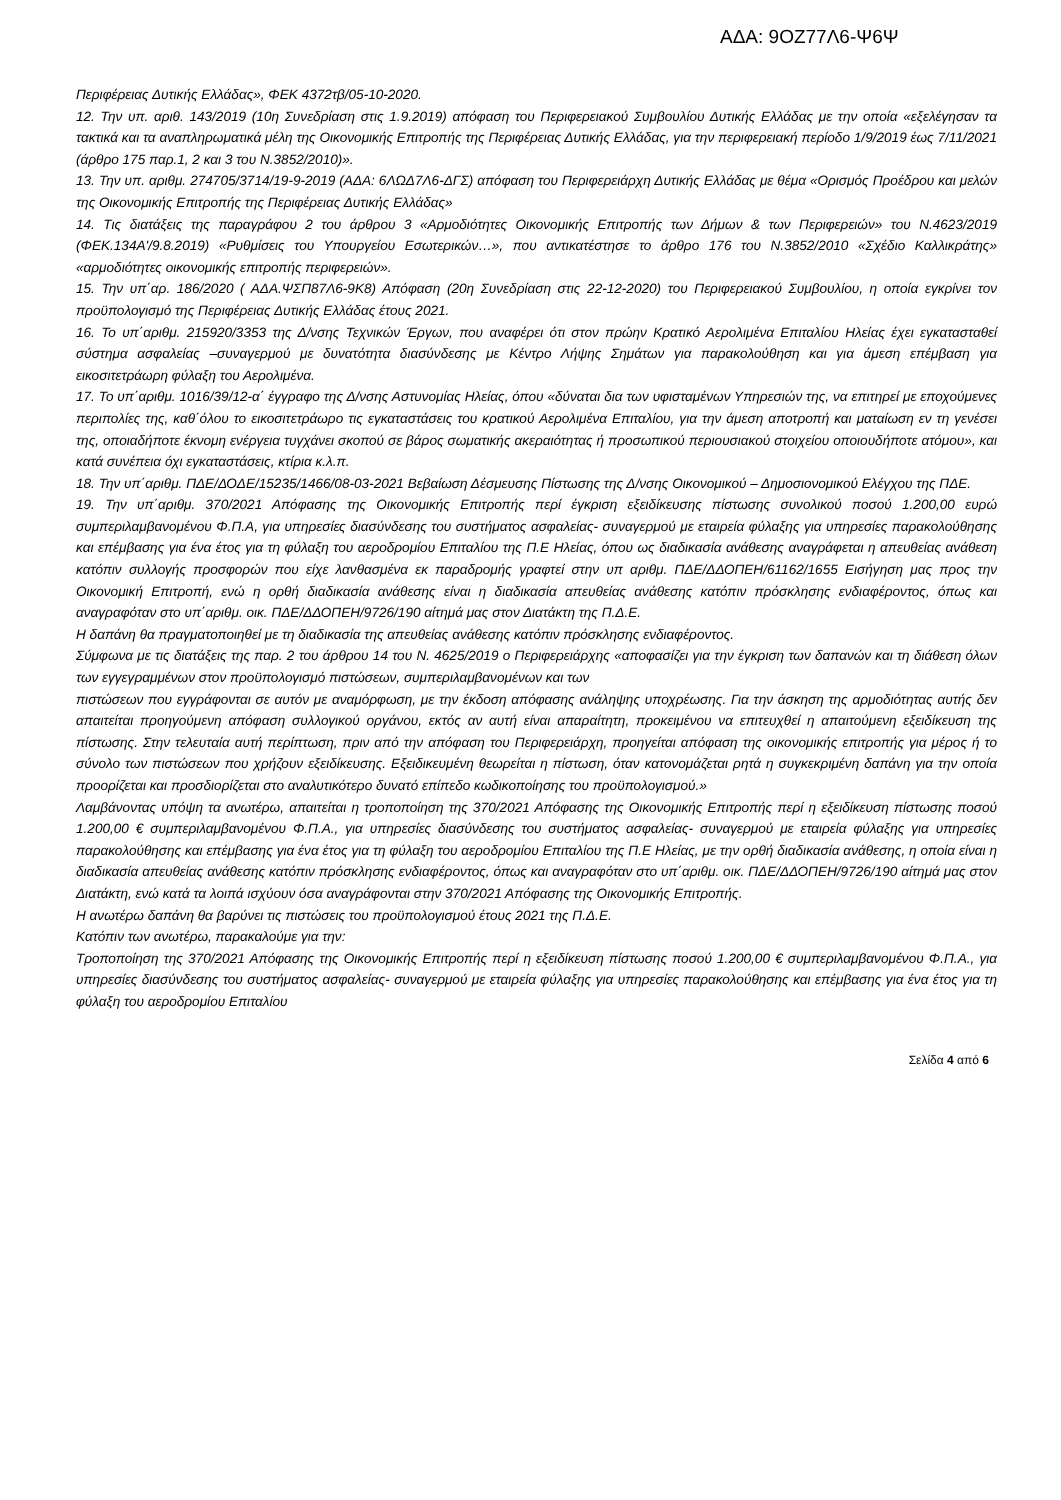ΑΔΑ: 9ΟΖ77Λ6-Ψ6Ψ
Περιφέρειας Δυτικής Ελλάδας», ΦΕΚ 4372τβ/05-10-2020.
12. Την υπ. αριθ. 143/2019 (10η Συνεδρίαση στις 1.9.2019) απόφαση του Περιφερειακού Συμβουλίου Δυτικής Ελλάδας με την οποία «εξελέγησαν τα τακτικά και τα αναπληρωματικά μέλη της Οικονομικής Επιτροπής της Περιφέρειας Δυτικής Ελλάδας, για την περιφερειακή περίοδο 1/9/2019 έως 7/11/2021 (άρθρο 175 παρ.1, 2 και 3 του Ν.3852/2010)».
13. Την υπ. αριθμ. 274705/3714/19-9-2019 (ΑΔΑ: 6ΛΩΔ7Λ6-ΔΓΣ) απόφαση του Περιφερειάρχη Δυτικής Ελλάδας με θέμα «Ορισμός Προέδρου και μελών της Οικονομικής Επιτροπής της Περιφέρειας Δυτικής Ελλάδας»
14. Τις διατάξεις της παραγράφου 2 του άρθρου 3 «Αρμοδιότητες Οικονομικής Επιτροπής των Δήμων & των Περιφερειών» του Ν.4623/2019 (ΦΕΚ.134Α'/9.8.2019) «Ρυθμίσεις του Υπουργείου Εσωτερικών…», που αντικατέστησε το άρθρο 176 του Ν.3852/2010 «Σχέδιο Καλλικράτης» «αρμοδιότητες οικονομικής επιτροπής περιφερειών».
15. Την υπ΄αρ. 186/2020 ( ΑΔΑ.ΨΣΠ87Λ6-9Κ8) Απόφαση (20η Συνεδρίαση στις 22-12-2020) του Περιφερειακού Συμβουλίου, η οποία εγκρίνει τον προϋπολογισμό της Περιφέρειας Δυτικής Ελλάδας έτους 2021.
16. Το υπ΄αριθμ. 215920/3353 της Δ/νσης Τεχνικών Έργων, που αναφέρει ότι στον πρώην Κρατικό Αερολιμένα Επιταλίου Ηλείας έχει εγκατασταθεί σύστημα ασφαλείας –συναγερμού με δυνατότητα διασύνδεσης με Κέντρο Λήψης Σημάτων για παρακολούθηση και για άμεση επέμβαση για εικοσιτετράωρη φύλαξη του Αερολιμένα.
17. Το υπ΄αριθμ. 1016/39/12-α΄ έγγραφο της Δ/νσης Αστυνομίας Ηλείας, όπου «δύναται δια των υφισταμένων Υπηρεσιών της, να επιτηρεί με εποχούμενες περιπολίες της, καθ΄όλου το εικοσιτετράωρο τις εγκαταστάσεις του κρατικού Αερολιμένα Επιταλίου, για την άμεση αποτροπή και ματαίωση εν τη γενέσει της, οποιαδήποτε έκνομη ενέργεια τυγχάνει σκοπού σε βάρος σωματικής ακεραιότητας ή προσωπικού περιουσιακού στοιχείου οποιουδήποτε ατόμου», και κατά συνέπεια όχι εγκαταστάσεις, κτίρια κ.λ.π.
18. Την υπ΄αριθμ. ΠΔΕ/ΔΟΔΕ/15235/1466/08-03-2021 Βεβαίωση Δέσμευσης Πίστωσης της Δ/νσης Οικονομικού – Δημοσιονομικού Ελέγχου της ΠΔΕ.
19. Την υπ΄αριθμ. 370/2021 Απόφασης της Οικονομικής Επιτροπής περί έγκριση εξειδίκευσης πίστωσης συνολικού ποσού 1.200,00 ευρώ συμπεριλαμβανομένου Φ.Π.Α, για υπηρεσίες διασύνδεσης του συστήματος ασφαλείας- συναγερμού με εταιρεία φύλαξης για υπηρεσίες παρακολούθησης και επέμβασης για ένα έτος για τη φύλαξη του αεροδρομίου Επιταλίου της Π.Ε Ηλείας, όπου ως διαδικασία ανάθεσης αναγράφεται η απευθείας ανάθεση κατόπιν συλλογής προσφορών που είχε λανθασμένα εκ παραδρομής γραφτεί στην υπ αριθμ. ΠΔΕ/ΔΔΟΠΕΗ/61162/1655 Εισήγηση μας προς την Οικονομική Επιτροπή, ενώ η ορθή διαδικασία ανάθεσης είναι η διαδικασία απευθείας ανάθεσης κατόπιν πρόσκλησης ενδιαφέροντος, όπως και αναγραφόταν στο υπ΄αριθμ. οικ. ΠΔΕ/ΔΔΟΠΕΗ/9726/190 αίτημά μας στον Διατάκτη της Π.Δ.Ε.
Η δαπάνη θα πραγματοποιηθεί με τη διαδικασία της απευθείας ανάθεσης κατόπιν πρόσκλησης ενδιαφέροντος.
Σύμφωνα με τις διατάξεις της παρ. 2 του άρθρου 14 του Ν. 4625/2019 ο Περιφερειάρχης «αποφασίζει για την έγκριση των δαπανών και τη διάθεση όλων των εγγεγραμμένων στον προϋπολογισμό πιστώσεων, συμπεριλαμβανομένων και των
πιστώσεων που εγγράφονται σε αυτόν με αναμόρφωση, με την έκδοση απόφασης ανάληψης υποχρέωσης. Για την άσκηση της αρμοδιότητας αυτής δεν απαιτείται προηγούμενη απόφαση συλλογικού οργάνου, εκτός αν αυτή είναι απαραίτητη, προκειμένου να επιτευχθεί η απαιτούμενη εξειδίκευση της πίστωσης. Στην τελευταία αυτή περίπτωση, πριν από την απόφαση του Περιφερειάρχη, προηγείται απόφαση της οικονομικής επιτροπής για μέρος ή το σύνολο των πιστώσεων που χρήζουν εξειδίκευσης. Εξειδικευμένη θεωρείται η πίστωση, όταν κατονομάζεται ρητά η συγκεκριμένη δαπάνη για την οποία προορίζεται και προσδιορίζεται στο αναλυτικότερο δυνατό επίπεδο κωδικοποίησης του προϋπολογισμού.»
Λαμβάνοντας υπόψη τα ανωτέρω, απαιτείται η τροποποίηση της 370/2021 Απόφασης της Οικονομικής Επιτροπής περί η εξειδίκευση πίστωσης ποσού 1.200,00 € συμπεριλαμβανομένου Φ.Π.Α., για υπηρεσίες διασύνδεσης του συστήματος ασφαλείας- συναγερμού με εταιρεία φύλαξης για υπηρεσίες παρακολούθησης και επέμβασης για ένα έτος για τη φύλαξη του αεροδρομίου Επιταλίου της Π.Ε Ηλείας, με την ορθή διαδικασία ανάθεσης, η οποία είναι η διαδικασία απευθείας ανάθεσης κατόπιν πρόσκλησης ενδιαφέροντος, όπως και αναγραφόταν στο υπ΄αριθμ. οικ. ΠΔΕ/ΔΔΟΠΕΗ/9726/190 αίτημά μας στον Διατάκτη, ενώ κατά τα λοιπά ισχύουν όσα αναγράφονται στην 370/2021 Απόφασης της Οικονομικής Επιτροπής.
Η ανωτέρω δαπάνη θα βαρύνει τις πιστώσεις του προϋπολογισμού έτους 2021 της Π.Δ.Ε.
Κατόπιν των ανωτέρω, παρακαλούμε για την:
Τροποποίηση της 370/2021 Απόφασης της Οικονομικής Επιτροπής περί η εξειδίκευση πίστωσης ποσού 1.200,00 € συμπεριλαμβανομένου Φ.Π.Α., για υπηρεσίες διασύνδεσης του συστήματος ασφαλείας- συναγερμού με εταιρεία φύλαξης για υπηρεσίες παρακολούθησης και επέμβασης για ένα έτος για τη φύλαξη του αεροδρομίου Επιταλίου
Σελίδα 4 από 6